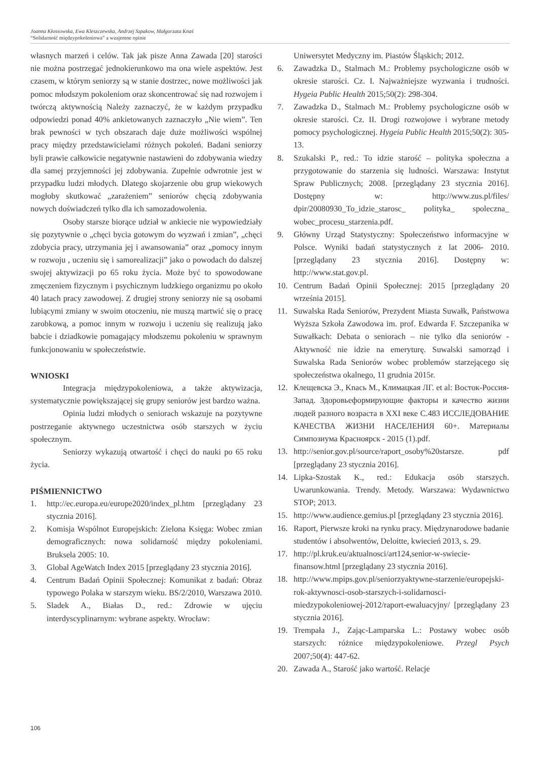Joanna Kłossowska, Ewa Kleszczewska, Andrzej Szpakow, Małgorzata Knaś
“Solidarność międzypokoleniowa” a wzajemne opinie
własnych marzeń i celów. Tak jak pisze Anna Zawada [20] starości nie można postrzegać jednokierunkowo ma ona wiele aspektów. Jest czasem, w którym seniorzy są w stanie dostrzec, nowe możliwości jak pomoc młodszym pokoleniom oraz skoncentrować się nad rozwojem i twórczą aktywnością Należy zaznaczyć, że w każdym przypadku odpowiedzi ponad 40% ankietowanych zaznaczyło „Nie wiem”. Ten brak pewności w tych obszarach daje duże możliwości wspólnej pracy między przedstawicielami różnych pokoleń. Badani seniorzy byli prawie całkowicie negatywnie nastawieni do zdobywania wiedzy dla samej przyjemności jej zdobywania. Zupełnie odwrotnie jest w przypadku ludzi młodych. Dlatego skojarzenie obu grup wiekowych mogłoby skutkować „zarażeniem” seniorów chęcią zdobywania nowych doświadczeń tylko dla ich samozadowolenia.
Osoby starsze biorące udział w ankiecie nie wypowiedziały się pozytywnie o „chęci bycia gotowym do wyzwań i zmian”, „chęci zdobycia pracy, utrzymania jej i awansowania” oraz „pomocy innym w rozwoju , uczeniu się i samorealizacji” jako o powodach do dalszej swojej aktywizacji po 65 roku życia. Może być to spowodowane zmęczeniem fizycznym i psychicznym ludzkiego organizmu po około 40 latach pracy zawodowej. Z drugiej strony seniorzy nie są osobami lubiącymi zmiany w swoim otoczeniu, nie muszą martwić się o pracę zarobkową, a pomoc innym w rozwoju i uczeniu się realizują jako babcie i dziadkowie pomagający młodszemu pokoleniu w sprawnym funkcjonowaniu w społeczeństwie.
WNIOSKI
Integracja międzypokoleniowa, a także aktywizacja, systematycznie powiększającej się grupy seniorów jest bardzo ważna.
Opinia ludzi młodych o seniorach wskazuje na pozytywne postrzeganie aktywnego uczestnictwa osób starszych w życiu społecznym.
Seniorzy wykazują otwartość i chęci do nauki po 65 roku życia.
PIŚMIENNICTWO
1. http://ec.europa.eu/europe2020/index_pl.htm [przeglądany 23 stycznia 2016].
2. Komisja Wspólnot Europejskich: Zielona Księga: Wobec zmian demograficznych: nowa solidarność między pokoleniami. Bruksela 2005: 10.
3. Global AgeWatch Index 2015 [przeglądany 23 stycznia 2016].
4. Centrum Badań Opinii Społecznej: Komunikat z badań: Obraz typowego Polaka w starszym wieku. BS/2/2010, Warszawa 2010.
5. Sladek A., Białas D., red.: Zdrowie w ujęciu interdyscyplinarnym: wybrane aspekty. Wrocław:
Uniwersytet Medyczny im. Piastów Śląskich; 2012.
6. Zawadzka D., Stalmach M.: Problemy psychologiczne osób w okresie starości. Cz. I. Najważniejsze wyzwania i trudności. Hygeia Public Health 2015;50(2): 298-304.
7. Zawadzka D., Stalmach M.: Problemy psychologiczne osób w okresie starości. Cz. II. Drogi rozwojowe i wybrane metody pomocy psychologicznej. Hygeia Public Health 2015;50(2): 305-13.
8. Szukalski P., red.: To idzie starość – polityka społeczna a przygotowanie do starzenia się ludności. Warszawa: Instytut Spraw Publicznych; 2008. [przeglądany 23 stycznia 2016]. Dostępny w: http://www.zus.pl/files/ dpir/20080930_To_idzie_starosc_ polityka_ spoleczna_ wobec_procesu_starzenia.pdf.
9. Główny Urząd Statystyczny: Społeczeństwo informacyjne w Polsce. Wyniki badań statystycznych z lat 2006- 2010. [przeglądany 23 stycznia 2016]. Dostępny w: http://www.stat.gov.pl.
10. Centrum Badań Opinii Społecznej: 2015 [przeglądany 20 września 2015].
11. Suwalska Rada Seniorów, Prezydent Miasta Suwałk, Państwowa Wyższa Szkoła Zawodowa im. prof. Edwarda F. Szczepanika w Suwałkach: Debata o seniorach – nie tylko dla seniorów - Aktywność nie idzie na emeryturę. Suwalski samorząd i Suwalska Rada Seniorów wobec problemów starzejącego się społeczeństwa okalnego, 11 grudnia 2015r.
12. Клещевска Э., Knaсь M., Климацкая ЛГ. et al: Восток-Россия-Запад. Здоровьеформирующие факторы и качество жизни людей разного возраста в XXI веке C.483 ИССЛЕДОВАНИЕ КАЧЕСТВА ЖИЗНИ НАСЕЛЕНИЯ 60+. Материалы Симпозиума Красноярск - 2015 (1).pdf.
13. http://senior.gov.pl/source/raport_osoby%20starsze. pdf [przeglądany 23 stycznia 2016].
14. Lipka-Szostak K., red.: Edukacja osób starszych. Uwarunkowania. Trendy. Metody. Warszawa: Wydawnictwo STOP; 2013.
15. http://www.audience.gemius.pl [przeglądany 23 stycznia 2016].
16. Raport, Pierwsze kroki na rynku pracy. Międzynarodowe badanie studentów i absolwentów, Deloitte, kwiecień 2013, s. 29.
17. http://pl.kruk.eu/aktualnosci/art124,senior-w-swiecie-finansow.html [przeglądany 23 stycznia 2016].
18. http://www.mpips.gov.pl/seniorzyaktywne-starzenie/europejski-rok-aktywnosci-osob-starszych-i-solidarnosci-miedzypokoleniowej-2012/raport-ewaluacyjny/ [przeglądany 23 stycznia 2016].
19. Trempała J., Zając-Lamparska L.: Postawy wobec osób starszych: różnice międzypokoleniowe. Przegl Psych 2007;50(4): 447-62.
20. Zawada A., Starość jako wartość. Relacje
106